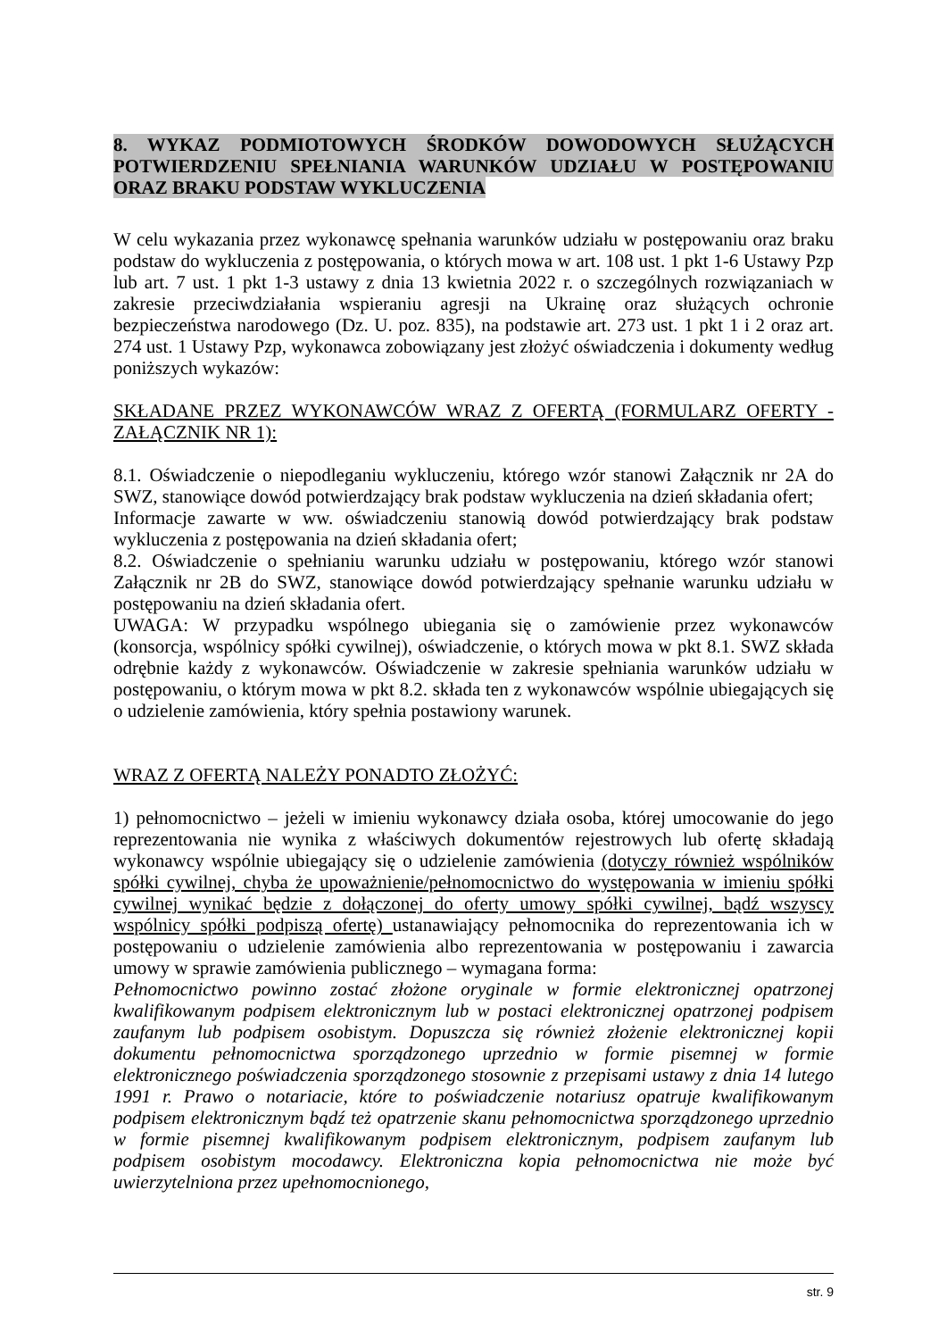8. WYKAZ PODMIOTOWYCH ŚRODKÓW DOWODOWYCH SŁUŻĄCYCH POTWIERDZENIU SPEŁNIANIA WARUNKÓW UDZIAŁU W POSTĘPOWANIU ORAZ BRAKU PODSTAW WYKLUCZENIA
W celu wykazania przez wykonawcę spełnania warunków udziału w postępowaniu oraz braku podstaw do wykluczenia z postępowania, o których mowa w art. 108 ust. 1 pkt 1-6 Ustawy Pzp lub art. 7 ust. 1 pkt 1-3 ustawy z dnia 13 kwietnia 2022 r. o szczególnych rozwiązaniach w zakresie przeciwdziałania wspieraniu agresji na Ukrainę oraz służących ochronie bezpieczeństwa narodowego (Dz. U. poz. 835), na podstawie art. 273 ust. 1 pkt 1 i 2 oraz art. 274 ust. 1 Ustawy Pzp, wykonawca zobowiązany jest złożyć oświadczenia i dokumenty według poniższych wykazów:
SKŁADANE PRZEZ WYKONAWCÓW WRAZ Z OFERTĄ (FORMULARZ OFERTY - ZAŁĄCZNIK NR 1):
8.1. Oświadczenie o niepodleganiu wykluczeniu, którego wzór stanowi Załącznik nr 2A do SWZ, stanowiące dowód potwierdzający brak podstaw wykluczenia na dzień składania ofert;
Informacje zawarte w ww. oświadczeniu stanowią dowód potwierdzający brak podstaw wykluczenia z postępowania na dzień składania ofert;
8.2. Oświadczenie o spełnianiu warunku udziału w postępowaniu, którego wzór stanowi Załącznik nr 2B do SWZ, stanowiące dowód potwierdzający spełnanie warunku udziału w postępowaniu na dzień składania ofert.
UWAGA: W przypadku wspólnego ubiegania się o zamówienie przez wykonawców (konsorcja, wspólnicy spółki cywilnej), oświadczenie, o których mowa w pkt 8.1. SWZ składa odrębnie każdy z wykonawców. Oświadczenie w zakresie spełniania warunków udziału w postępowaniu, o którym mowa w pkt 8.2. składa ten z wykonawców wspólnie ubiegających się o udzielenie zamówienia, który spełnia postawiony warunek.
WRAZ Z OFERTĄ NALEŻY PONADTO ZŁOŻYĆ:
1) pełnomocnictwo – jeżeli w imieniu wykonawcy działa osoba, której umocowanie do jego reprezentowania nie wynika z właściwych dokumentów rejestrowych lub ofertę składają wykonawcy wspólnie ubiegający się o udzielenie zamówienia (dotyczy również wspólników spółki cywilnej, chyba że upoważnienie/pełnomocnictwo do występowania w imieniu spółki cywilnej wynikać będzie z dołączonej do oferty umowy spółki cywilnej, bądź wszyscy wspólnicy spółki podpiszą ofertę) ustanawiający pełnomocnika do reprezentowania ich w postępowaniu o udzielenie zamówienia albo reprezentowania w postępowaniu i zawarcia umowy w sprawie zamówienia publicznego – wymagana forma:
Pełnomocnictwo powinno zostać złożone oryginale w formie elektronicznej opatrzonej kwalifikowanym podpisem elektronicznym lub w postaci elektronicznej opatrzonej podpisem zaufanym lub podpisem osobistym. Dopuszcza się również złożenie elektronicznej kopii dokumentu pełnomocnictwa sporządzonego uprzednio w formie pisemnej w formie elektronicznego poświadczenia sporządzonego stosownie z przepisami ustawy z dnia 14 lutego 1991 r. Prawo o notariacie, które to poświadczenie notariusz opatruje kwalifikowanym podpisem elektronicznym bądź też opatrzenie skanu pełnomocnictwa sporządzonego uprzednio w formie pisemnej kwalifikowanym podpisem elektronicznym, podpisem zaufanym lub podpisem osobistym mocodawcy. Elektroniczna kopia pełnomocnictwa nie może być uwierzytelniona przez upełnomocnionego,
str. 9